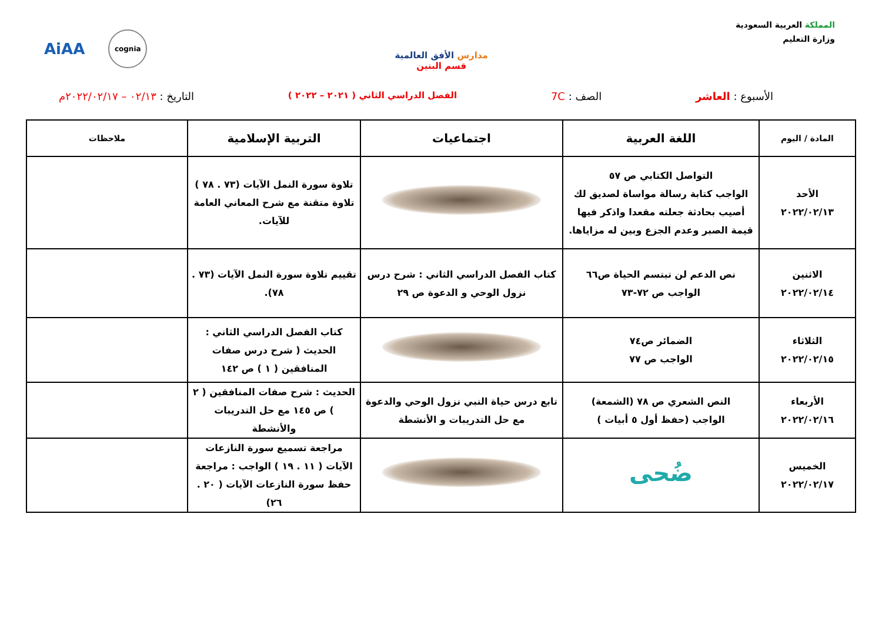المملكة العربية السعودية
وزارة التعليم
مدارس الأفق العالمية
قسم البنين
AiAA cognia
الأسبوع : العاشر الصف : 7C الفصل الدراسي الثاني ( ٢٠٢١ – ٢٠٢٢ ) التاريخ : ٠٢/١٣ – ٢٠٢٢/٠٢/١٧م
| المادة / اليوم | اللغة العربية | اجتماعيات | التربية الإسلامية | ملاحظات |
| --- | --- | --- | --- | --- |
| الأحد ٢٠٢٢/٠٢/١٣ | التواصل الكتابي ص ٥٧ الواجب كتابة رسالة مواساة لصديق لك أصيب بحادثة جعلته مقعدا واذكر فيها قيمة الصبر وعدم الجزع وبين له مزاياها. | | تلاوة سورة النمل الآيات (٧٣ . ٧٨ ) تلاوة متقنة مع شرح المعاني العامة للآيات. | |
| الاثنين ٢٠٢٢/٠٢/١٤ | نص الدعم لن تبتسم الحياة ص٦٦ الواجب ص ٧٢-٧٣ | كتاب الفصل الدراسي الثاني : شرح درس نزول الوحي و الدعوة ص ٢٩ | تقييم تلاوة سورة النمل الآيات (٧٣ . ٧٨). | |
| الثلاثاء ٢٠٢٢/٠٢/١٥ | الضمائر ص٧٤ الواجب ص ٧٧ | | كتاب الفصل الدراسي الثاني : الحديث ( شرح درس صفات المنافقين ( ١ ) ص ١٤٢ | |
| الأربعاء ٢٠٢٢/٠٢/١٦ | النص الشعري ص ٧٨ (الشمعة) الواجب (حفظ أول ٥ أبيات ) | تابع درس حياة النبي نزول الوحي والدعوة مع حل التدريبات و الأنشطة | الحديث : شرح صفات المنافقين ( ٢ ) ص ١٤٥ مع حل التدريبات والأنشطة | |
| الخميس ٢٠٢٢/٠٢/١٧ | ضُحى | | مراجعة تسميع سورة النازعات الآيات ( ١١ . ١٩ ) الواجب : مراجعة حفظ سورة النازعات الآيات ( ٢٠ . ٢٦) | |